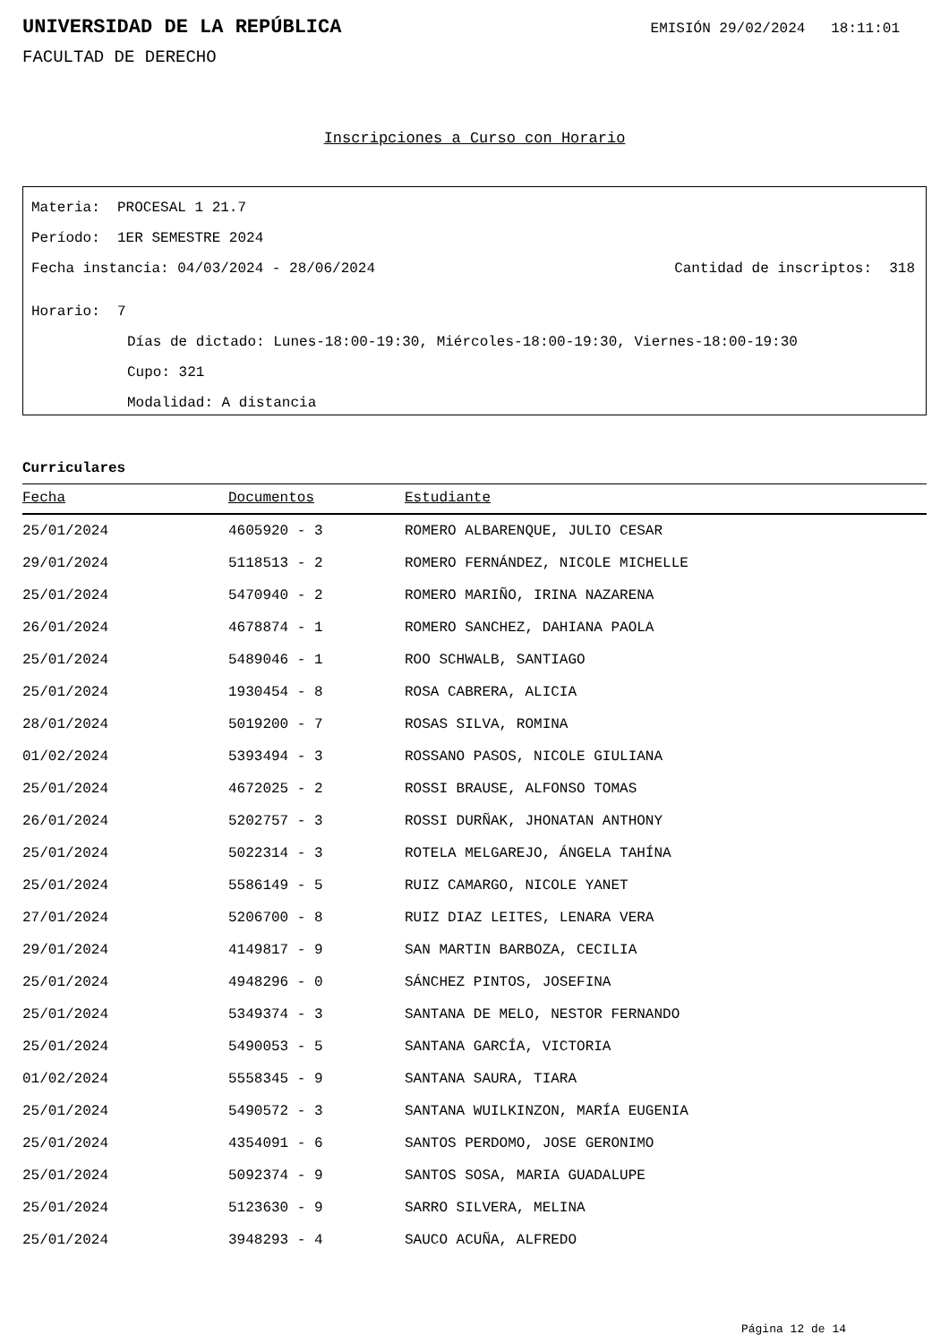UNIVERSIDAD DE LA REPÚBLICA
EMISIÓN 29/02/2024 18:11:01
FACULTAD DE DERECHO
Inscripciones a Curso con Horario
Materia: PROCESAL 1 21.7
Período: 1ER SEMESTRE 2024
Fecha instancia: 04/03/2024 - 28/06/2024 Cantidad de inscriptos: 318
Horario: 7
Días de dictado: Lunes-18:00-19:30, Miércoles-18:00-19:30, Viernes-18:00-19:30
Cupo: 321
Modalidad: A distancia
Curriculares
| Fecha | Documentos | Estudiante |
| --- | --- | --- |
| 25/01/2024 | 4605920 - 3 | ROMERO ALBARENQUE, JULIO CESAR |
| 29/01/2024 | 5118513 - 2 | ROMERO FERNÁNDEZ, NICOLE MICHELLE |
| 25/01/2024 | 5470940 - 2 | ROMERO MARIÑO, IRINA NAZARENA |
| 26/01/2024 | 4678874 - 1 | ROMERO SANCHEZ, DAHIANA PAOLA |
| 25/01/2024 | 5489046 - 1 | ROO SCHWALB, SANTIAGO |
| 25/01/2024 | 1930454 - 8 | ROSA CABRERA, ALICIA |
| 28/01/2024 | 5019200 - 7 | ROSAS SILVA, ROMINA |
| 01/02/2024 | 5393494 - 3 | ROSSANO PASOS, NICOLE GIULIANA |
| 25/01/2024 | 4672025 - 2 | ROSSI BRAUSE, ALFONSO TOMAS |
| 26/01/2024 | 5202757 - 3 | ROSSI DURÑAK, JHONATAN ANTHONY |
| 25/01/2024 | 5022314 - 3 | ROTELA MELGAREJO, ÁNGELA TAHÍNA |
| 25/01/2024 | 5586149 - 5 | RUIZ CAMARGO, NICOLE YANET |
| 27/01/2024 | 5206700 - 8 | RUIZ DIAZ LEITES, LENARA VERA |
| 29/01/2024 | 4149817 - 9 | SAN MARTIN BARBOZA, CECILIA |
| 25/01/2024 | 4948296 - 0 | SÁNCHEZ PINTOS, JOSEFINA |
| 25/01/2024 | 5349374 - 3 | SANTANA DE MELO, NESTOR FERNANDO |
| 25/01/2024 | 5490053 - 5 | SANTANA GARCÍA, VICTORIA |
| 01/02/2024 | 5558345 - 9 | SANTANA SAURA, TIARA |
| 25/01/2024 | 5490572 - 3 | SANTANA WUILKINZON, MARÍA EUGENIA |
| 25/01/2024 | 4354091 - 6 | SANTOS PERDOMO, JOSE GERONIMO |
| 25/01/2024 | 5092374 - 9 | SANTOS SOSA, MARIA GUADALUPE |
| 25/01/2024 | 5123630 - 9 | SARRO SILVERA, MELINA |
| 25/01/2024 | 3948293 - 4 | SAUCO ACUÑA, ALFREDO |
Página 12 de 14